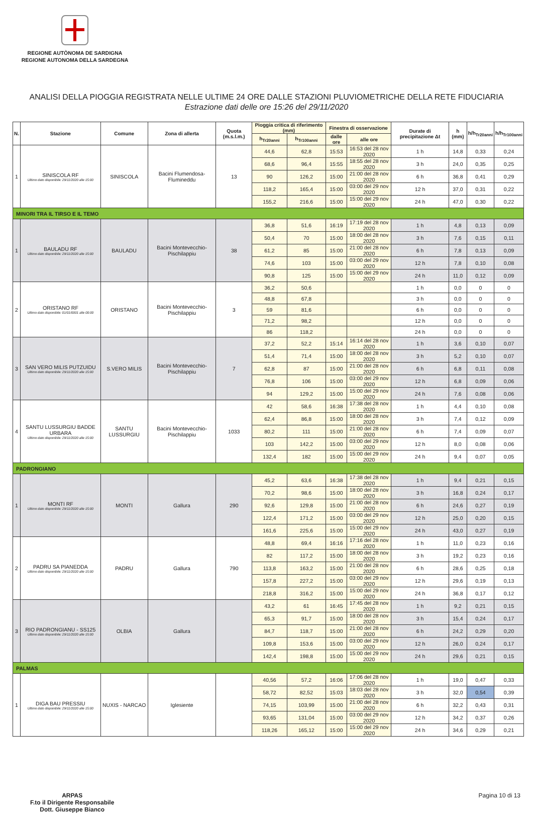REGIONE AUTÒNOMA DE SARDIGNA
REGIONE AUTONOMA DELLA SARDEGNA
ANALISI DELLA PIOGGIA REGISTRATA NELLE ULTIME 24 ORE DALLE STAZIONI PLUVIOMETRICHE DELLA RETE FIDUCIARIA
Estrazione dati delle ore 15:26 del 29/11/2020
| N. | Stazione | Comune | Zona di allerta | Quota (m.s.l.m.) | Pioggia critica di riferimento (mm) | | Finestra di osservazione | | Durate di precipitazione Δt | h (mm) | h/h<sub>Tr20anni</sub> | h/h<sub>Tr100anni</sub> |
| --- | --- | --- | --- | --- | --- | --- | --- | --- | --- | --- | --- | --- |
| | | | | | h<sub>Tr20anni</sub> | h<sub>Tr100anni</sub> | dalle ore | alle ore | | | | |
| 1 | SINISCOLA RF Ultimo dato disponibile: 29/11/2020 alle 15:00 | SINISCOLA | Bacini Flumendosa-Flumineddu | 13 | 44,6 | 62,8 | 15:53 | 16:53 del 28 nov 2020 | 1 h | 14,8 | 0,33 | 0,24 |
| | | | | | 68,6 | 96,4 | 15:55 | 18:55 del 28 nov 2020 | 3 h | 24,0 | 0,35 | 0,25 |
| | | | | | 90 | 126,2 | 15:00 | 21:00 del 28 nov 2020 | 6 h | 36,8 | 0,41 | 0,29 |
| | | | | | 118,2 | 165,4 | 15:00 | 03:00 del 29 nov 2020 | 12 h | 37,0 | 0,31 | 0,22 |
| | | | | | 155,2 | 216,6 | 15:00 | 15:00 del 29 nov 2020 | 24 h | 47,0 | 0,30 | 0,22 |
| MINORI TRA IL TIRSO E IL TEMO | | | | | | | | | | | | |
| 1 | BAULADU RF Ultimo dato disponibile: 29/11/2020 alle 15:00 | BAULADU | Bacini Montevecchio-Pischilappiu | 38 | 36,8 | 51,6 | 16:19 | 17:19 del 28 nov 2020 | 1 h | 4,8 | 0,13 | 0,09 |
| | | | | | 50,4 | 70 | 15:00 | 18:00 del 28 nov 2020 | 3 h | 7,6 | 0,15 | 0,11 |
| | | | | | 61,2 | 85 | 15:00 | 21:00 del 28 nov 2020 | 6 h | 7,8 | 0,13 | 0,09 |
| | | | | | 74,6 | 103 | 15:00 | 03:00 del 29 nov 2020 | 12 h | 7,8 | 0,10 | 0,08 |
| | | | | | 90,8 | 125 | 15:00 | 15:00 del 29 nov 2020 | 24 h | 11,0 | 0,12 | 0,09 |
| 2 | ORISTANO RF Ultimo dato disponibile: 01/01/0001 alle 00:00 | ORISTANO | Bacini Montevecchio-Pischilappiu | 3 | 36,2 | 50,6 | | | 1 h | 0,0 | 0 | 0 |
| | | | | | 48,8 | 67,8 | | | 3 h | 0,0 | 0 | 0 |
| | | | | | 59 | 81,6 | | | 6 h | 0,0 | 0 | 0 |
| | | | | | 71,2 | 98,2 | | | 12 h | 0,0 | 0 | 0 |
| | | | | | 86 | 118,2 | | | 24 h | 0,0 | 0 | 0 |
| 3 | SAN VERO MILIS PUTZUIDU Ultimo dato disponibile: 29/11/2020 alle 15:00 | S.VERO MILIS | Bacini Montevecchio-Pischilappiu | 7 | 37,2 | 52,2 | 15:14 | 16:14 del 28 nov 2020 | 1 h | 3,6 | 0,10 | 0,07 |
| | | | | | 51,4 | 71,4 | 15:00 | 18:00 del 28 nov 2020 | 3 h | 5,2 | 0,10 | 0,07 |
| | | | | | 62,8 | 87 | 15:00 | 21:00 del 28 nov 2020 | 6 h | 6,8 | 0,11 | 0,08 |
| | | | | | 76,8 | 106 | 15:00 | 03:00 del 29 nov 2020 | 12 h | 6,8 | 0,09 | 0,06 |
| | | | | | 94 | 129,2 | 15:00 | 15:00 del 29 nov 2020 | 24 h | 7,6 | 0,08 | 0,06 |
| 4 | SANTU LUSSURGIU BADDE URBARA Ultimo dato disponibile: 29/11/2020 alle 15:00 | SANTU LUSSURGIU | Bacini Montevecchio-Pischilappiu | 1033 | 42 | 58,6 | 16:38 | 17:38 del 28 nov 2020 | 1 h | 4,4 | 0,10 | 0,08 |
| | | | | | 62,4 | 86,8 | 15:00 | 18:00 del 28 nov 2020 | 3 h | 7,4 | 0,12 | 0,09 |
| | | | | | 80,2 | 111 | 15:00 | 21:00 del 28 nov 2020 | 6 h | 7,4 | 0,09 | 0,07 |
| | | | | | 103 | 142,2 | 15:00 | 03:00 del 29 nov 2020 | 12 h | 8,0 | 0,08 | 0,06 |
| | | | | | 132,4 | 182 | 15:00 | 15:00 del 29 nov 2020 | 24 h | 9,4 | 0,07 | 0,05 |
| PADRONGIANO | | | | | | | | | | | | |
| 1 | MONTI RF Ultimo dato disponibile: 29/11/2020 alle 15:00 | MONTI | Gallura | 290 | 45,2 | 63,6 | 16:38 | 17:38 del 28 nov 2020 | 1 h | 9,4 | 0,21 | 0,15 |
| | | | | | 70,2 | 98,6 | 15:00 | 18:00 del 28 nov 2020 | 3 h | 16,8 | 0,24 | 0,17 |
| | | | | | 92,6 | 129,8 | 15:00 | 21:00 del 28 nov 2020 | 6 h | 24,6 | 0,27 | 0,19 |
| | | | | | 122,4 | 171,2 | 15:00 | 03:00 del 29 nov 2020 | 12 h | 25,0 | 0,20 | 0,15 |
| | | | | | 161,6 | 225,6 | 15:00 | 15:00 del 29 nov 2020 | 24 h | 43,0 | 0,27 | 0,19 |
| 2 | PADRU SA PIANEDDA Ultimo dato disponibile: 29/11/2020 alle 15:00 | PADRU | Gallura | 790 | 48,8 | 69,4 | 16:16 | 17:16 del 28 nov 2020 | 1 h | 11,0 | 0,23 | 0,16 |
| | | | | | 82 | 117,2 | 15:00 | 18:00 del 28 nov 2020 | 3 h | 19,2 | 0,23 | 0,16 |
| | | | | | 113,8 | 163,2 | 15:00 | 21:00 del 28 nov 2020 | 6 h | 28,6 | 0,25 | 0,18 |
| | | | | | 157,8 | 227,2 | 15:00 | 03:00 del 29 nov 2020 | 12 h | 29,6 | 0,19 | 0,13 |
| | | | | | 218,8 | 316,2 | 15:00 | 15:00 del 29 nov 2020 | 24 h | 36,8 | 0,17 | 0,12 |
| 3 | RIO PADRONGIANU - SS125 Ultimo dato disponibile: 29/11/2020 alle 15:00 | OLBIA | Gallura | | 43,2 | 61 | 16:45 | 17:45 del 28 nov 2020 | 1 h | 9,2 | 0,21 | 0,15 |
| | | | | | 65,3 | 91,7 | 15:00 | 18:00 del 28 nov 2020 | 3 h | 15,4 | 0,24 | 0,17 |
| | | | | | 84,7 | 118,7 | 15:00 | 21:00 del 28 nov 2020 | 6 h | 24,2 | 0,29 | 0,20 |
| | | | | | 109,8 | 153,6 | 15:00 | 03:00 del 29 nov 2020 | 12 h | 26,0 | 0,24 | 0,17 |
| | | | | | 142,4 | 198,8 | 15:00 | 15:00 del 29 nov 2020 | 24 h | 29,6 | 0,21 | 0,15 |
| PALMAS | | | | | | | | | | | | |
| 1 | DIGA BAU PRESSIU Ultimo dato disponibile: 29/11/2020 alle 15:00 | NUXIS - NARCAO | Iglesiente | | 40,56 | 57,2 | 16:06 | 17:06 del 28 nov 2020 | 1 h | 19,0 | 0,47 | 0,33 |
| | | | | | 58,72 | 82,52 | 15:03 | 18:03 del 28 nov 2020 | 3 h | 32,0 | 0,54 | 0,39 |
| | | | | | 74,15 | 103,99 | 15:00 | 21:00 del 28 nov 2020 | 6 h | 32,2 | 0,43 | 0,31 |
| | | | | | 93,65 | 131,04 | 15:00 | 03:00 del 29 nov 2020 | 12 h | 34,2 | 0,37 | 0,26 |
| | | | | | 118,26 | 165,12 | 15:00 | 15:00 del 29 nov 2020 | 24 h | 34,6 | 0,29 | 0,21 |
ARPAS
F.to il Dirigente Responsabile
Dott. Giuseppe Bianco
Pagina 10 di 13